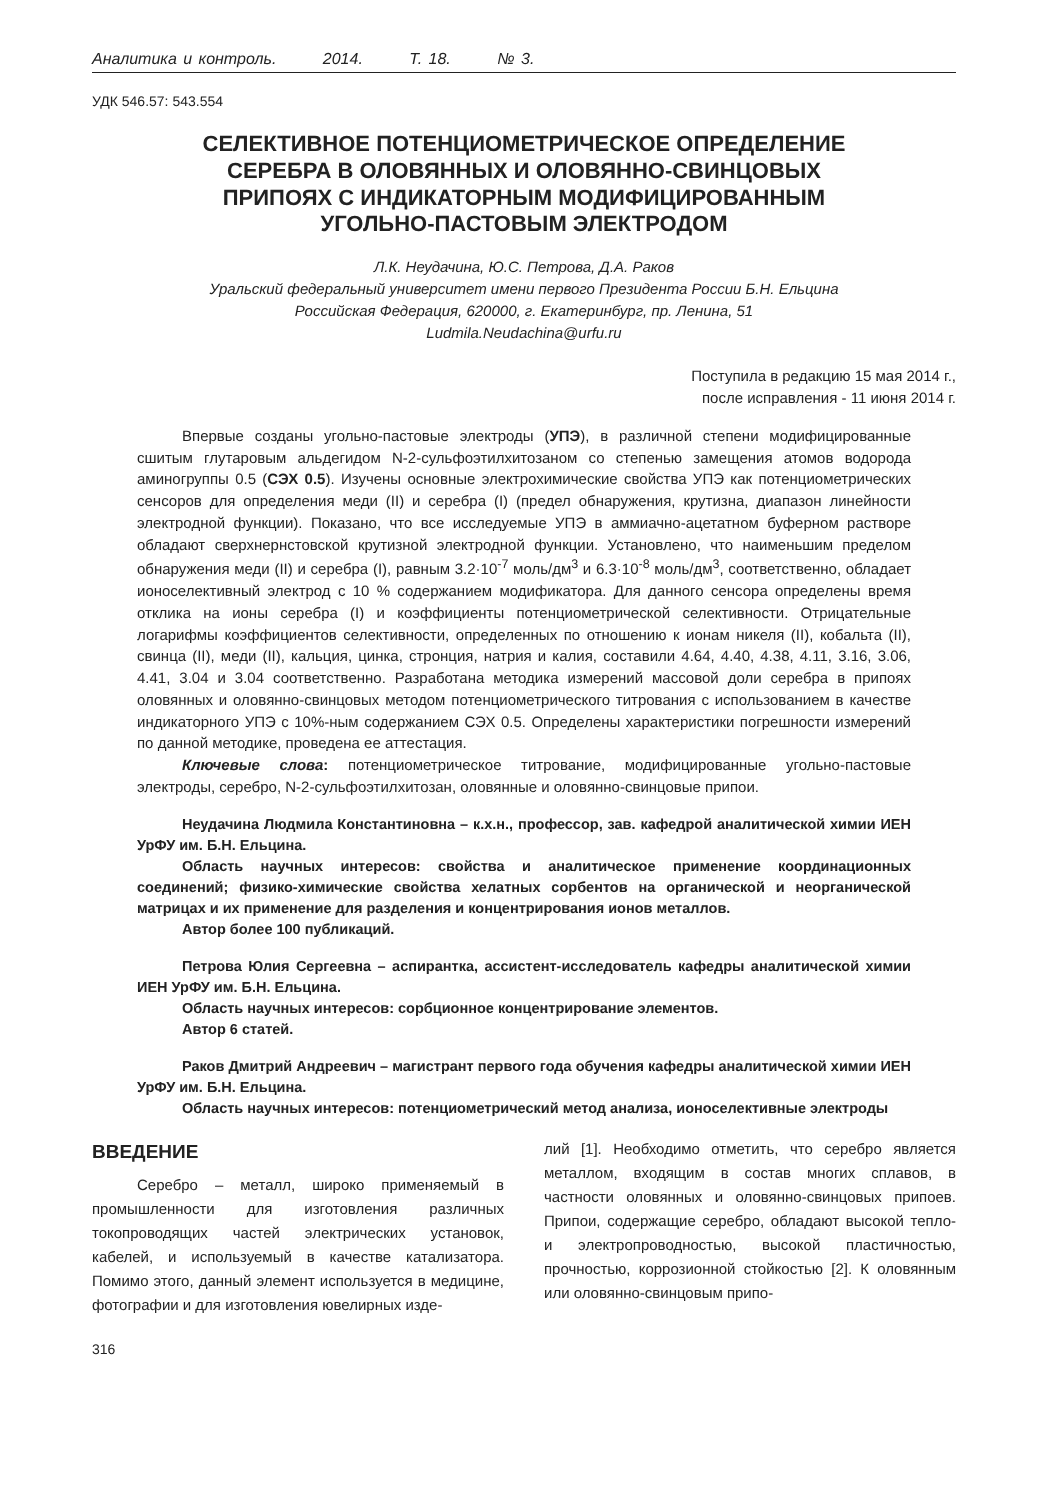Аналитика и контроль. 2014. Т. 18. № 3.
УДК 546.57: 543.554
СЕЛЕКТИВНОЕ ПОТЕНЦИОМЕТРИЧЕСКОЕ ОПРЕДЕЛЕНИЕ
СЕРЕБРА В ОЛОВЯННЫХ И ОЛОВЯННО-СВИНЦОВЫХ
ПРИПОЯХ С ИНДИКАТОРНЫМ МОДИФИЦИРОВАННЫМ
УГОЛЬНО-ПАСТОВЫМ ЭЛЕКТРОДОМ
Л.К. Неудачина, Ю.С. Петрова, Д.А. Раков
Уральский федеральный университет имени первого Президента России Б.Н. Ельцина
Российская Федерация, 620000, г. Екатеринбург, пр. Ленина, 51
Ludmila.Neudachina@urfu.ru
Поступила в редакцию 15 мая 2014 г.,
после исправления - 11 июня 2014 г.
Впервые созданы угольно-пастовые электроды (УПЭ), в различной степени модифицированные сшитым глутаровым альдегидом N-2-сульфоэтилхитозаном со степенью замещения атомов водорода аминогруппы 0.5 (СЭХ 0.5). Изучены основные электрохимические свойства УПЭ как потенциометрических сенсоров для определения меди (II) и серебра (I) (предел обнаружения, крутизна, диапазон линейности электродной функции). Показано, что все исследуемые УПЭ в аммиачно-ацетатном буферном растворе обладают сверхнернстовской крутизной электродной функции. Установлено, что наименьшим пределом обнаружения меди (II) и серебра (I), равным 3.2·10<sup>-7</sup> моль/дм<sup>3</sup> и 6.3·10<sup>-8</sup> моль/дм<sup>3</sup>, соответственно, обладает ионоселективный электрод с 10 % содержанием модификатора. Для данного сенсора определены время отклика на ионы серебра (I) и коэффициенты потенциометрической селективности. Отрицательные логарифмы коэффициентов селективности, определенных по отношению к ионам никеля (II), кобальта (II), свинца (II), меди (II), кальция, цинка, стронция, натрия и калия, составили 4.64, 4.40, 4.38, 4.11, 3.16, 3.06, 4.41, 3.04 и 3.04 соответственно. Разработана методика измерений массовой доли серебра в припоях оловянных и оловянно-свинцовых методом потенциометрического титрования с использованием в качестве индикаторного УПЭ с 10%-ным содержанием СЭХ 0.5. Определены характеристики погрешности измерений по данной методике, проведена ее аттестация.
Ключевые слова: потенциометрическое титрование, модифицированные угольно-пастовые электроды, серебро, N-2-сульфоэтилхитозан, оловянные и оловянно-свинцовые припои.
Неудачина Людмила Константиновна – к.х.н., профессор, зав. кафедрой аналитической химии ИЕН УрФУ им. Б.Н. Ельцина.
Область научных интересов: свойства и аналитическое применение координационных соединений; физико-химические свойства хелатных сорбентов на органической и неорганической матрицах и их применение для разделения и концентрирования ионов металлов.
Автор более 100 публикаций.
Петрова Юлия Сергеевна – аспирантка, ассистент-исследователь кафедры аналитической химии ИЕН УрФУ им. Б.Н. Ельцина.
Область научных интересов: сорбционное концентрирование элементов.
Автор 6 статей.
Раков Дмитрий Андреевич – магистрант первого года обучения кафедры аналитической химии ИЕН УрФУ им. Б.Н. Ельцина.
Область научных интересов: потенциометрический метод анализа, ионоселективные электроды
ВВЕДЕНИЕ
Серебро – металл, широко применяемый в промышленности для изготовления различных токопроводящих частей электрических установок, кабелей, и используемый в качестве катализатора. Помимо этого, данный элемент используется в медицине, фотографии и для изготовления ювелирных изде-
лий [1]. Необходимо отметить, что серебро является металлом, входящим в состав многих сплавов, в частности оловянных и оловянно-свинцовых припоев. Припои, содержащие серебро, обладают высокой тепло- и электропроводностью, высокой пластичностью, прочностью, коррозионной стойкостью [2]. К оловянным или оловянно-свинцовым припо-
316